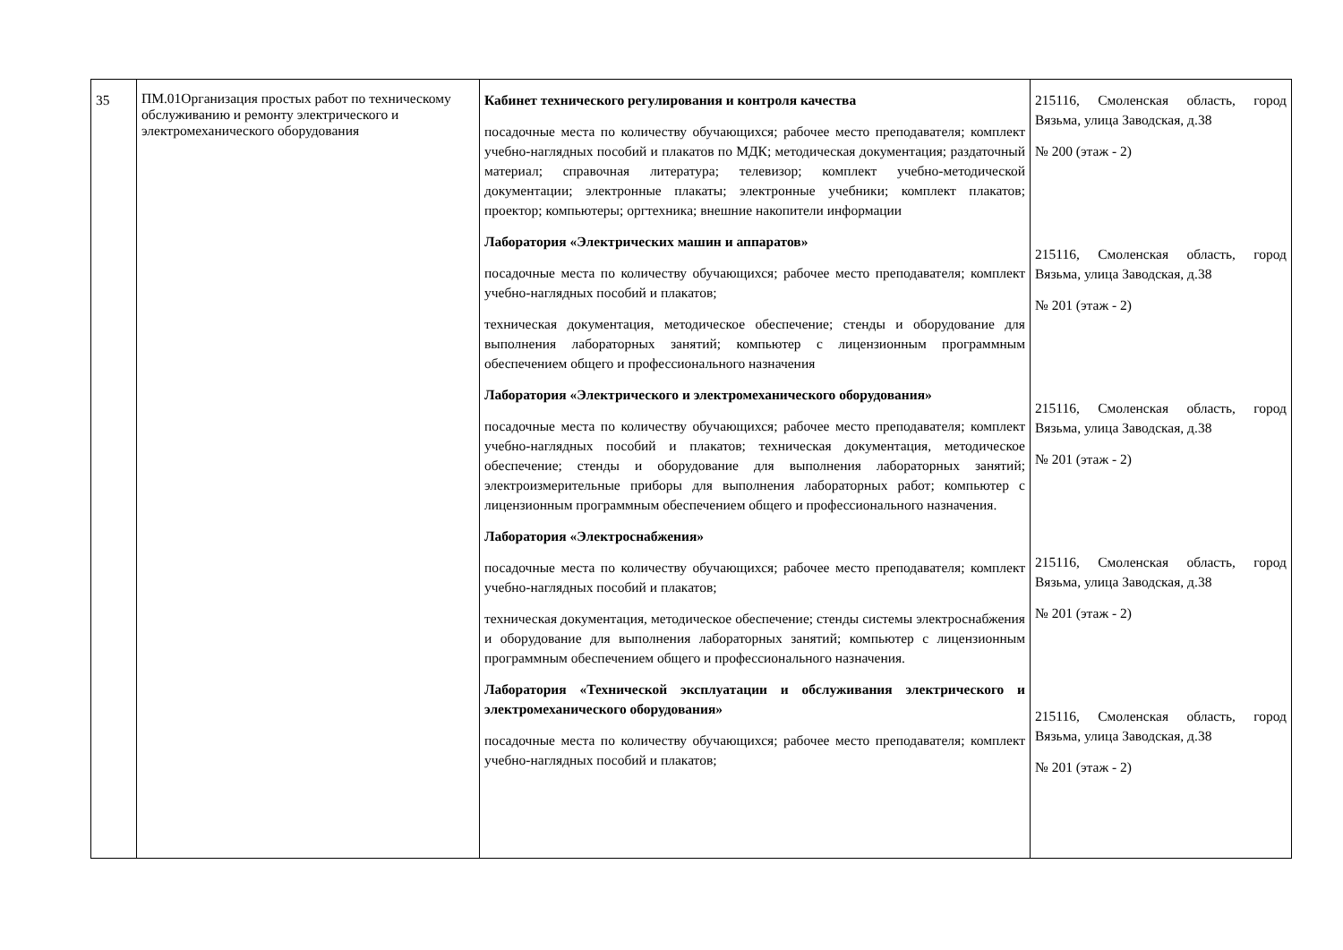| 35 | ПМ.01Организация простых работ по техническому обслуживанию и ремонту электрического и электромеханического оборудования | Кабинет технического регулирования и контроля качества посадочные места по количеству обучающихся; рабочее место преподавателя; комплект учебно-наглядных пособий и плакатов по МДК; методическая документация; раздаточный материал; справочная литература; телевизор; комплект учебно-методической документации; электронные плакаты; электронные учебники; комплект плакатов; проектор; компьютеры; оргтехника; внешние накопители информации Лаборатория «Электрических машин и аппаратов» посадочные места по количеству обучающихся; рабочее место преподавателя; комплект учебно-наглядных пособий и плакатов; техническая документация, методическое обеспечение; стенды и оборудование для выполнения лабораторных занятий; компьютер с лицензионным программным обеспечением общего и профессионального назначения Лаборатория «Электрического и электромеханического оборудования» посадочные места по количеству обучающихся; рабочее место преподавателя; комплект учебно-наглядных пособий и плакатов; техническая документация, методическое обеспечение; стенды и оборудование для выполнения лабораторных занятий; электроизмерительные приборы для выполнения лабораторных работ; компьютер с лицензионным программным обеспечением общего и профессионального назначения. Лаборатория «Электроснабжения» посадочные места по количеству обучающихся; рабочее место преподавателя; комплект учебно-наглядных пособий и плакатов; техническая документация, методическое обеспечение; стенды системы электроснабжения и оборудование для выполнения лабораторных занятий; компьютер с лицензионным программным обеспечением общего и профессионального назначения. Лаборатория «Технической эксплуатации и обслуживания электрического и электромеханического оборудования» посадочные места по количеству обучающихся; рабочее место преподавателя; комплект учебно-наглядных пособий и плакатов; | 215116, Смоленская область, город Вязьма, улица Заводская, д.38 № 200 (этаж - 2) 215116, Смоленская область, город Вязьма, улица Заводская, д.38 № 201 (этаж - 2) 215116, Смоленская область, город Вязьма, улица Заводская, д.38 № 201 (этаж - 2) 215116, Смоленская область, город Вязьма, улица Заводская, д.38 № 201 (этаж - 2) 215116, Смоленская область, город Вязьма, улица Заводская, д.38 № 201 (этаж - 2) |